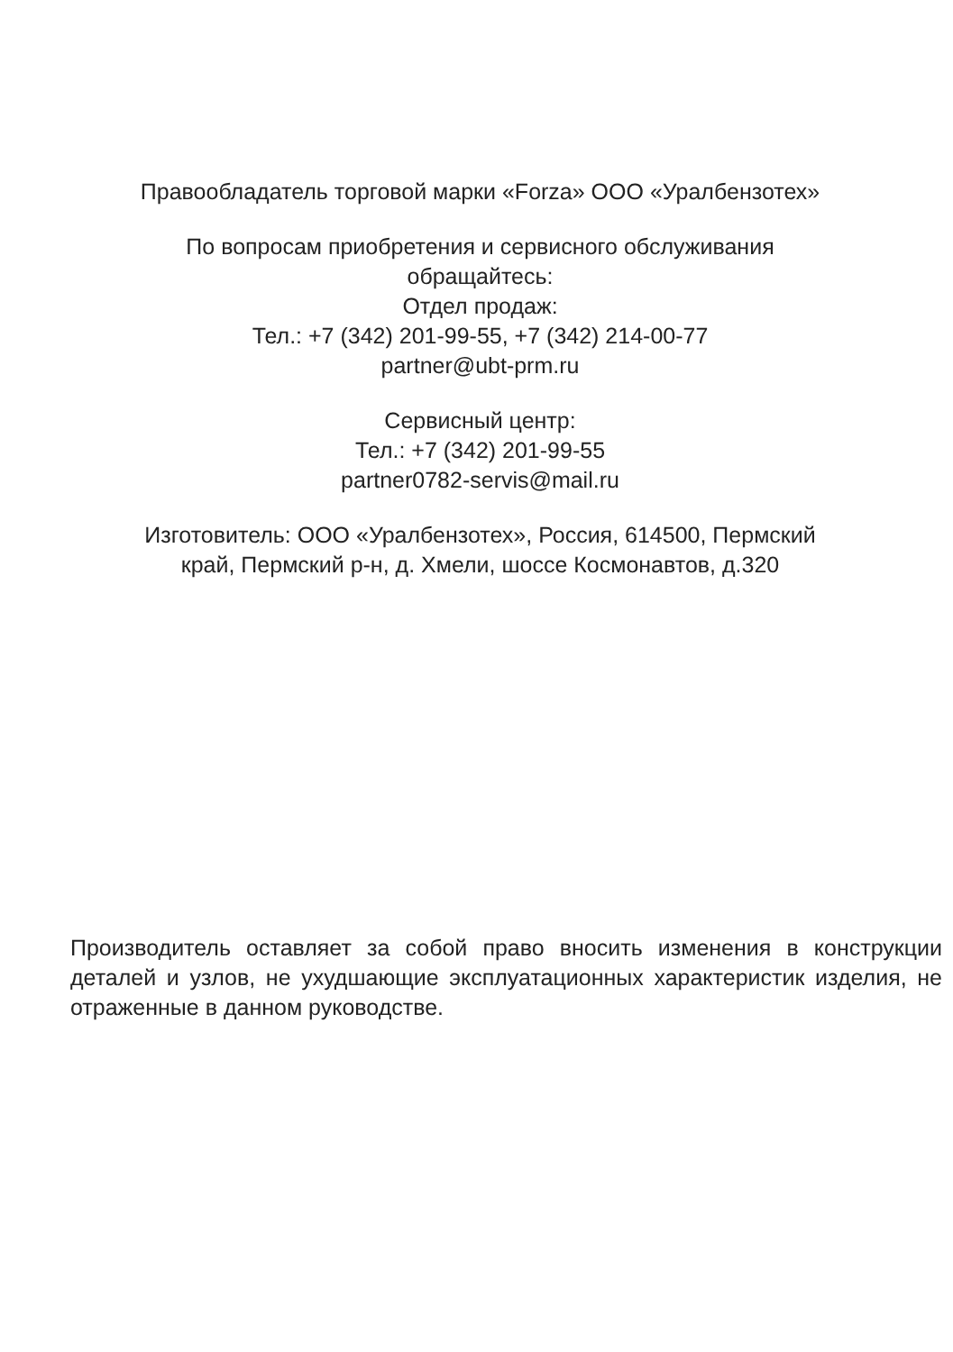Правообладатель торговой марки «Forza» ООО «Уралбензотех»
По вопросам приобретения и сервисного обслуживания
обращайтесь:
Отдел продаж:
Тел.: +7 (342) 201-99-55, +7 (342) 214-00-77
partner@ubt-prm.ru
Сервисный центр:
Тел.: +7 (342) 201-99-55
partner0782-servis@mail.ru
Изготовитель: ООО «Уралбензотех», Россия, 614500, Пермский
край, Пермский р-н, д. Хмели, шоссе Космонавтов, д.320
Производитель оставляет за собой право вносить изменения в конструкции деталей и узлов, не ухудшающие эксплуатационных характеристик изделия, не отраженные в данном руководстве.